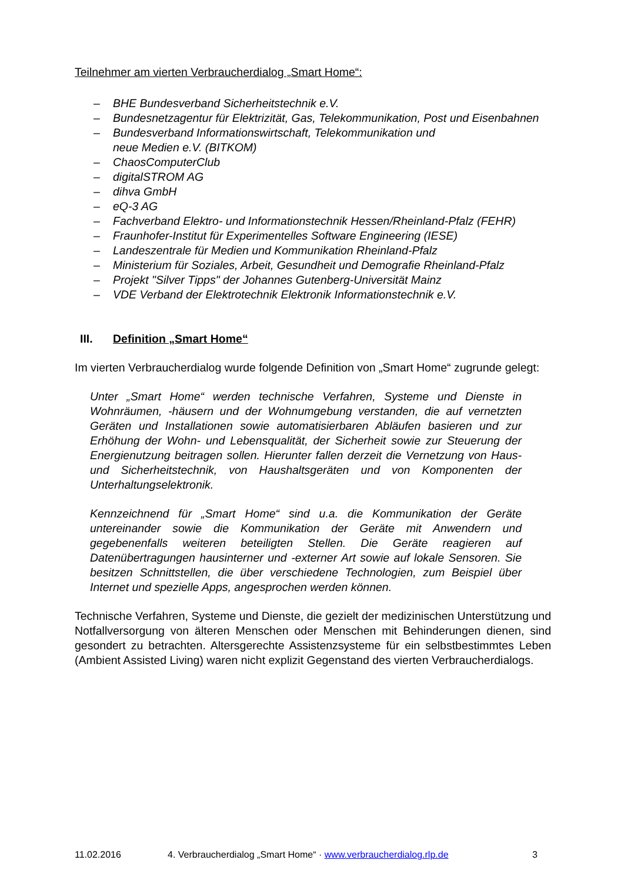Teilnehmer am vierten Verbraucherdialog „Smart Home“:
– BHE Bundesverband Sicherheitstechnik e.V.
– Bundesnetzagentur für Elektrizität, Gas, Telekommunikation, Post und Eisenbahnen
– Bundesverband Informationswirtschaft, Telekommunikation und
neue Medien e.V. (BITKOM)
– ChaosComputerClub
– digitalSTROM AG
– dihva GmbH
– eQ-3 AG
– Fachverband Elektro- und Informationstechnik Hessen/Rheinland-Pfalz (FEHR)
– Fraunhofer-Institut für Experimentelles Software Engineering (IESE)
– Landeszentrale für Medien und Kommunikation Rheinland-Pfalz
– Ministerium für Soziales, Arbeit, Gesundheit und Demografie Rheinland-Pfalz
– Projekt "Silver Tipps" der Johannes Gutenberg-Universität Mainz
– VDE Verband der Elektrotechnik Elektronik Informationstechnik e.V.
III. Definition „Smart Home“
Im vierten Verbraucherdialog wurde folgende Definition von „Smart Home“ zugrunde gelegt:
Unter „Smart Home“ werden technische Verfahren, Systeme und Dienste in Wohnräumen, -häusern und der Wohnumgebung verstanden, die auf vernetzten Geräten und Installationen sowie automatisierbaren Abläufen basieren und zur Erhöhung der Wohn- und Lebensqualität, der Sicherheit sowie zur Steuerung der Energienutzung beitragen sollen. Hierunter fallen derzeit die Vernetzung von Haus- und Sicherheitstechnik, von Haushaltsgeräten und von Komponenten der Unterhaltungselektronik.
Kennzeichnend für „Smart Home“ sind u.a. die Kommunikation der Geräte untereinander sowie die Kommunikation der Geräte mit Anwendern und gegebenenfalls weiteren beteiligten Stellen. Die Geräte reagieren auf Datenübertragungen hausinterner und -externer Art sowie auf lokale Sensoren. Sie besitzen Schnittstellen, die über verschiedene Technologien, zum Beispiel über Internet und spezielle Apps, angesprochen werden können.
Technische Verfahren, Systeme und Dienste, die gezielt der medizinischen Unterstützung und Notfallversorgung von älteren Menschen oder Menschen mit Behinderungen dienen, sind gesondert zu betrachten. Altersgerechte Assistenzsysteme für ein selbstbestimmtes Leben (Ambient Assisted Living) waren nicht explizit Gegenstand des vierten Verbraucherdialogs.
11.02.2016 4. Verbraucherdialog „Smart Home“ · www.verbraucherdialog.rlp.de 3